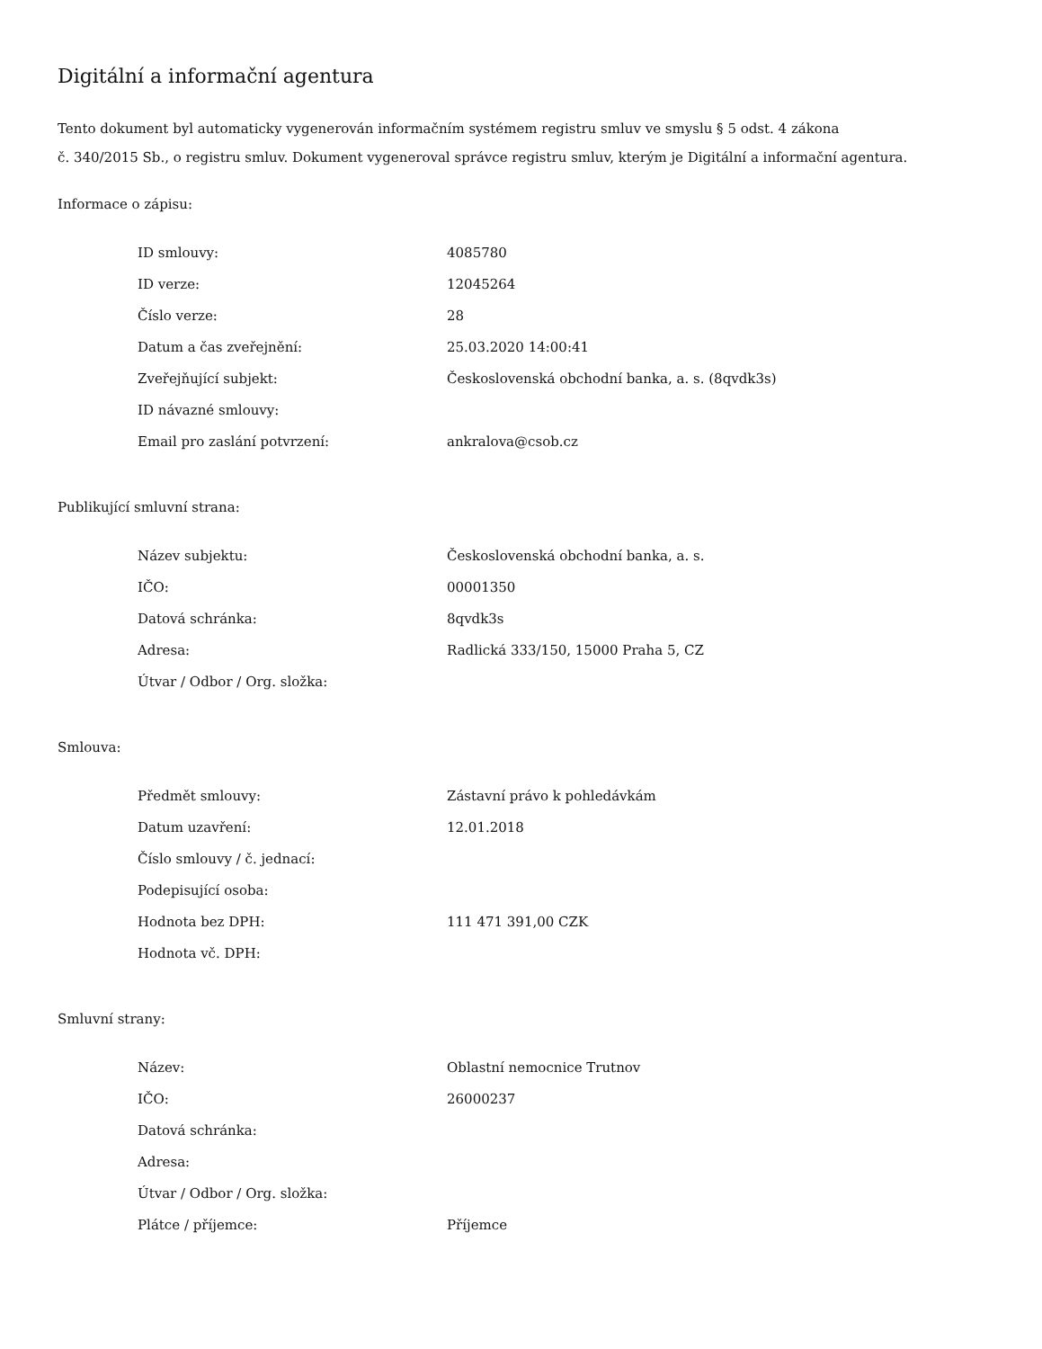Digitální a informační agentura
Tento dokument byl automaticky vygenerován informačním systémem registru smluv ve smyslu § 5 odst. 4 zákona
č. 340/2015 Sb., o registru smluv. Dokument vygeneroval správce registru smluv, kterým je Digitální a informační agentura.
Informace o zápisu:
| ID smlouvy: | 4085780 |
| ID verze: | 12045264 |
| Číslo verze: | 28 |
| Datum a čas zveřejnění: | 25.03.2020 14:00:41 |
| Zveřejňující subjekt: | Československá obchodní banka, a. s. (8qvdk3s) |
| ID návazné smlouvy: | |
| Email pro zaslání potvrzení: | ankralova@csob.cz |
Publikující smluvní strana:
| Název subjektu: | Československá obchodní banka, a. s. |
| IČO: | 00001350 |
| Datová schránka: | 8qvdk3s |
| Adresa: | Radlická 333/150, 15000 Praha 5, CZ |
| Útvar / Odbor / Org. složka: | |
Smlouva:
| Předmět smlouvy: | Zástavní právo k pohledávkám |
| Datum uzavření: | 12.01.2018 |
| Číslo smlouvy / č. jednací: | |
| Podepisující osoba: | |
| Hodnota bez DPH: | 111 471 391,00 CZK |
| Hodnota vč. DPH: | |
Smluvní strany:
| Název: | Oblastní nemocnice Trutnov |
| IČO: | 26000237 |
| Datová schránka: | |
| Adresa: | |
| Útvar / Odbor / Org. složka: | |
| Plátce / příjemce: | Příjemce |